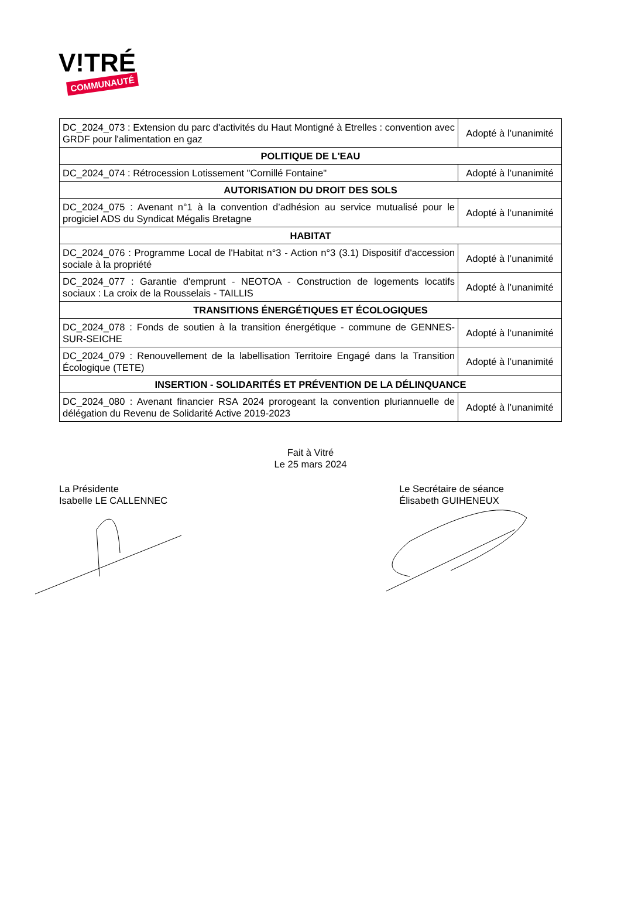V!TRÉ
COMMUNAUTÉ
| DC_2024_073 : Extension du parc d'activités du Haut Montigné à Etrelles : convention avec GRDF pour l'alimentation en gaz | Adopté à l’unanimité |
| POLITIQUE DE L'EAU | |
| DC_2024_074 : Rétrocession Lotissement "Cornillé Fontaine" | Adopté à l’unanimité |
| AUTORISATION DU DROIT DES SOLS | |
| DC_2024_075 : Avenant n°1 à la convention d’adhésion au service mutualisé pour le progiciel ADS du Syndicat Mégalis Bretagne | Adopté à l’unanimité |
| HABITAT | |
| DC_2024_076 : Programme Local de l'Habitat n°3 - Action n°3 (3.1) Dispositif d'accession sociale à la propriété | Adopté à l’unanimité |
| DC_2024_077 : Garantie d'emprunt - NEOTOA - Construction de logements locatifs sociaux : La croix de la Rousselais - TAILLIS | Adopté à l’unanimité |
| TRANSITIONS ÉNERGÉTIQUES ET ÉCOLOGIQUES | |
| DC_2024_078 : Fonds de soutien à la transition énergétique - commune de GENNES-SUR-SEICHE | Adopté à l’unanimité |
| DC_2024_079 : Renouvellement de la labellisation Territoire Engagé dans la Transition Écologique (TETE) | Adopté à l’unanimité |
| INSERTION - SOLIDARITÉS ET PRÉVENTION DE LA DÉLINQUANCE | |
| DC_2024_080 : Avenant financier RSA 2024 prorogeant la convention pluriannuelle de délégation du Revenu de Solidarité Active 2019-2023 | Adopté à l’unanimité |
Fait à Vitré
Le 25 mars 2024
La Présidente
Isabelle LE CALLENNEC
Le Secrétaire de séance
Élisabeth GUIHENEUX